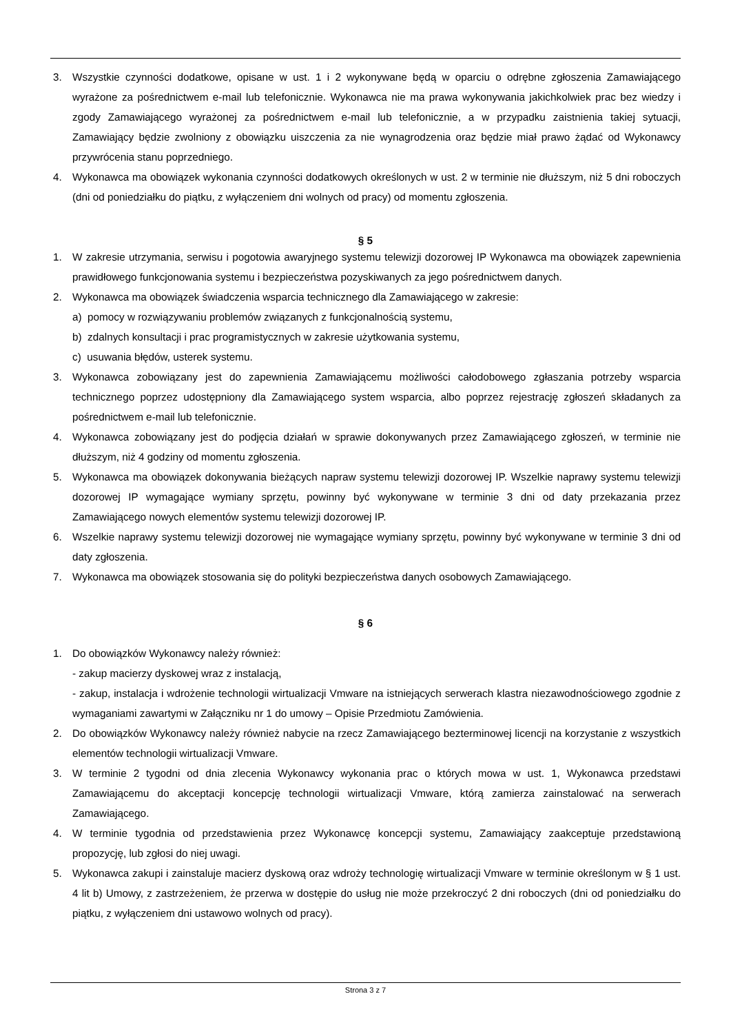3. Wszystkie czynności dodatkowe, opisane w ust. 1 i 2 wykonywane będą w oparciu o odrębne zgłoszenia Zamawiającego wyrażone za pośrednictwem e-mail lub telefonicznie. Wykonawca nie ma prawa wykonywania jakichkolwiek prac bez wiedzy i zgody Zamawiającego wyrażonej za pośrednictwem e-mail lub telefonicznie, a w przypadku zaistnienia takiej sytuacji, Zamawiający będzie zwolniony z obowiązku uiszczenia za nie wynagrodzenia oraz będzie miał prawo żądać od Wykonawcy przywrócenia stanu poprzedniego.
4. Wykonawca ma obowiązek wykonania czynności dodatkowych określonych w ust. 2 w terminie nie dłuższym, niż 5 dni roboczych (dni od poniedziałku do piątku, z wyłączeniem dni wolnych od pracy) od momentu zgłoszenia.
§ 5
1. W zakresie utrzymania, serwisu i pogotowia awaryjnego systemu telewizji dozorowej IP Wykonawca ma obowiązek zapewnienia prawidłowego funkcjonowania systemu i bezpieczeństwa pozyskiwanych za jego pośrednictwem danych.
2. Wykonawca ma obowiązek świadczenia wsparcia technicznego dla Zamawiającego w zakresie:
a) pomocy w rozwiązywaniu problemów związanych z funkcjonalnością systemu,
b) zdalnych konsultacji i prac programistycznych w zakresie użytkowania systemu,
c) usuwania błędów, usterek systemu.
3. Wykonawca zobowiązany jest do zapewnienia Zamawiającemu możliwości całodobowego zgłaszania potrzeby wsparcia technicznego poprzez udostępniony dla Zamawiającego system wsparcia, albo poprzez rejestrację zgłoszeń składanych za pośrednictwem e-mail lub telefonicznie.
4. Wykonawca zobowiązany jest do podjęcia działań w sprawie dokonywanych przez Zamawiającego zgłoszeń, w terminie nie dłuższym, niż 4 godziny od momentu zgłoszenia.
5. Wykonawca ma obowiązek dokonywania bieżących napraw systemu telewizji dozorowej IP. Wszelkie naprawy systemu telewizji dozorowej IP wymagające wymiany sprzętu, powinny być wykonywane w terminie 3 dni od daty przekazania przez Zamawiającego nowych elementów systemu telewizji dozorowej IP.
6. Wszelkie naprawy systemu telewizji dozorowej nie wymagające wymiany sprzętu, powinny być wykonywane w terminie 3 dni od daty zgłoszenia.
7. Wykonawca ma obowiązek stosowania się do polityki bezpieczeństwa danych osobowych Zamawiającego.
§ 6
1. Do obowiązków Wykonawcy należy również:
- zakup macierzy dyskowej wraz z instalacją,
- zakup, instalacja i wdrożenie technologii wirtualizacji Vmware na istniejących serwerach klastra niezawodnościowego zgodnie z wymaganiami zawartymi w Załączniku nr 1 do umowy – Opisie Przedmiotu Zamówienia.
2. Do obowiązków Wykonawcy należy również nabycie na rzecz Zamawiającego bezterminowej licencji na korzystanie z wszystkich elementów technologii wirtualizacji Vmware.
3. W terminie 2 tygodni od dnia zlecenia Wykonawcy wykonania prac o których mowa w ust. 1, Wykonawca przedstawi Zamawiającemu do akceptacji koncepcję technologii wirtualizacji Vmware, którą zamierza zainstalować na serwerach Zamawiającego.
4. W terminie tygodnia od przedstawienia przez Wykonawcę koncepcji systemu, Zamawiający zaakceptuje przedstawioną propozycję, lub zgłosi do niej uwagi.
5. Wykonawca zakupi i zainstaluje macierz dyskową oraz wdroży technologię wirtualizacji Vmware w terminie określonym w § 1 ust. 4 lit b) Umowy, z zastrzeżeniem, że przerwa w dostępie do usług nie może przekroczyć 2 dni roboczych (dni od poniedziałku do piątku, z wyłączeniem dni ustawowo wolnych od pracy).
Strona 3 z 7